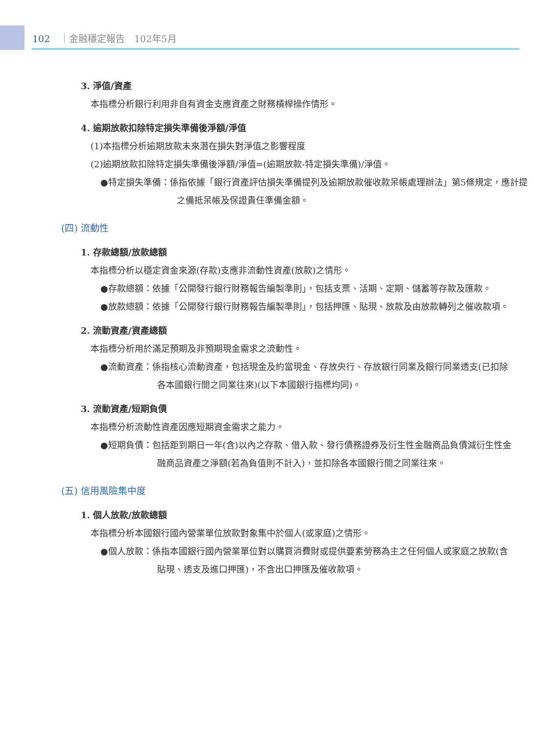102 ｜金融穩定報告　102年5月
3. 淨值/資產
本指標分析銀行利用非自有資金支應資產之財務槓桿操作情形。
4. 逾期放款扣除特定損失準備後淨額/淨值
(1)本指標分析逾期放款未來潛在損失對淨值之影響程度
(2)逾期放款扣除特定損失準備後淨額/淨值=(逾期放款-特定損失準備)/淨值。
●特定損失準備：係指依據「銀行資產評估損失準備提列及逾期放款催收款呆帳處理辦法」第5條規定，應計提之備抵呆帳及保證責任準備金額。
(四) 流動性
1. 存款總額/放款總額
本指標分析以穩定資金來源(存款)支應非流動性資產(放款)之情形。
●存款總額：依據「公開發行銀行財務報告編製準則」，包括支票、活期、定期、儲蓄等存款及匯款。
●放款總額：依據「公開發行銀行財務報告編製準則」，包括押匯、貼現、放款及由放款轉列之催收款項。
2. 流動資產/資產總額
本指標分析用於滿足預期及非預期現金需求之流動性。
●流動資產：係指核心流動資產，包括現金及約當現金、存放央行、存放銀行同業及銀行同業透支(已扣除各本國銀行間之同業往來)(以下本國銀行指標均同)。
3. 流動資產/短期負債
本指標分析流動性資產因應短期資金需求之能力。
●短期負債：包括距到期日一年(含)以內之存款、借入款、發行債務證券及衍生性金融商品負債減衍生性金融商品資產之淨額(若為負值則不計入)，並扣除各本國銀行間之同業往來。
(五) 信用風險集中度
1. 個人放款/放款總額
本指標分析本國銀行國內營業單位放款對象集中於個人(或家庭)之情形。
●個人放款：係指本國銀行國內營業單位對以購買消費財或提供要素勞務為主之任何個人或家庭之放款(含貼現、透支及進口押匯)，不含出口押匯及催收款項。